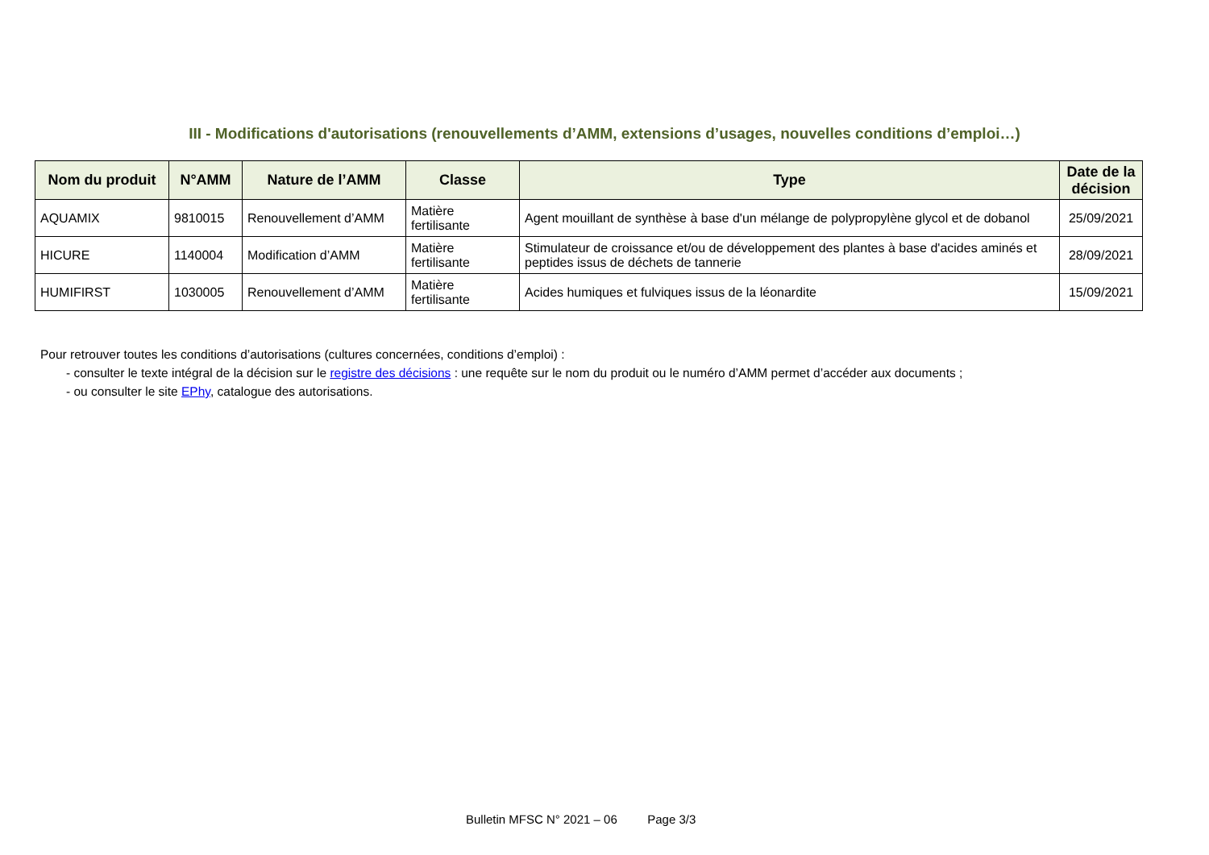III - Modifications d'autorisations (renouvellements d’AMM, extensions d’usages, nouvelles conditions d’emploi…)
| Nom du produit | N°AMM | Nature de l’AMM | Classe | Type | Date de la décision |
| --- | --- | --- | --- | --- | --- |
| AQUAMIX | 9810015 | Renouvellement d’AMM | Matière fertilisante | Agent mouillant de synthèse à base d'un mélange de polypropylène glycol et de dobanol | 25/09/2021 |
| HICURE | 1140004 | Modification d’AMM | Matière fertilisante | Stimulateur de croissance et/ou de développement des plantes à base d'acides aminés et peptides issus de déchets de tannerie | 28/09/2021 |
| HUMIFIRST | 1030005 | Renouvellement d’AMM | Matière fertilisante | Acides humiques et fulviques issus de la léonardite | 15/09/2021 |
Pour retrouver toutes les conditions d’autorisations (cultures concernées, conditions d’emploi) :
- consulter le texte intégral de la décision sur le registre des décisions : une requête sur le nom du produit ou le numéro d’AMM permet d’accéder aux documents ;
- ou consulter le site EPhy, catalogue des autorisations.
Bulletin MFSC N° 2021 – 06 Page 3/3